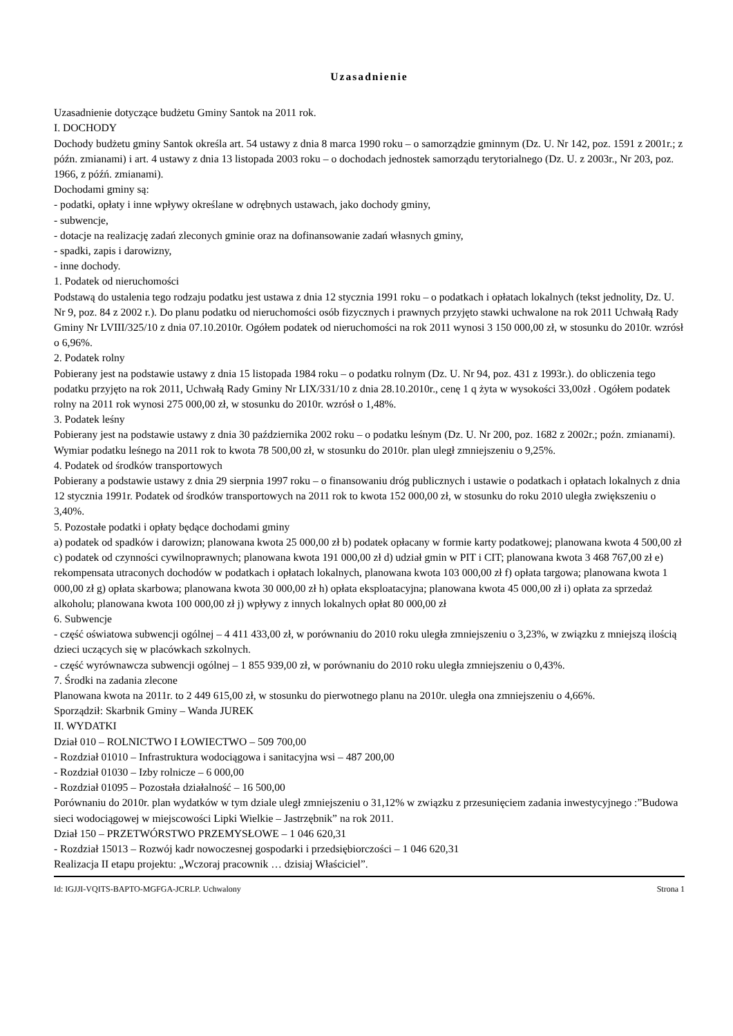Uzasadnienie
Uzasadnienie dotyczące budżetu Gminy Santok na 2011 rok.
I. DOCHODY
Dochody budżetu gminy Santok określa art. 54 ustawy z dnia 8 marca 1990 roku – o samorządzie gminnym (Dz. U. Nr 142, poz. 1591 z 2001r.; z późn. zmianami) i art. 4 ustawy z dnia 13 listopada 2003 roku – o dochodach jednostek samorządu terytorialnego (Dz. U. z 2003r., Nr 203, poz. 1966, z późń. zmianami).
Dochodami gminy są:
- podatki, opłaty i inne wpływy określane w odrębnych ustawach, jako dochody gminy,
- subwencje,
- dotacje na realizację zadań zleconych gminie oraz na dofinansowanie zadań własnych gminy,
- spadki, zapis i darowizny,
- inne dochody.
1. Podatek od nieruchomości
Podstawą do ustalenia tego rodzaju podatku jest ustawa z dnia 12 stycznia 1991 roku – o podatkach i opłatach lokalnych (tekst jednolity, Dz. U. Nr 9, poz. 84 z 2002 r.). Do planu podatku od nieruchomości osób fizycznych i prawnych przyjęto stawki uchwalone na rok 2011 Uchwałą Rady Gminy Nr LVIII/325/10 z dnia 07.10.2010r. Ogółem podatek od nieruchomości na rok 2011 wynosi 3 150 000,00 zł, w stosunku do 2010r. wzrósł o 6,96%.
2. Podatek rolny
Pobierany jest na podstawie ustawy z dnia 15 listopada 1984 roku – o podatku rolnym (Dz. U. Nr 94, poz. 431 z 1993r.). do obliczenia tego podatku przyjęto na rok 2011, Uchwałą Rady Gminy Nr LIX/331/10 z dnia 28.10.2010r., cenę 1 q żyta w wysokości 33,00zł . Ogółem podatek rolny na 2011 rok wynosi 275 000,00 zł, w stosunku do 2010r. wzrósł o 1,48%.
3. Podatek leśny
Pobierany jest na podstawie ustawy z dnia 30 października 2002 roku – o podatku leśnym (Dz. U. Nr 200, poz. 1682 z 2002r.; poźn. zmianami). Wymiar podatku leśnego na 2011 rok to kwota 78 500,00 zł, w stosunku do 2010r. plan uległ zmniejszeniu o 9,25%.
4. Podatek od środków transportowych
Pobierany a podstawie ustawy z dnia 29 sierpnia 1997 roku – o finansowaniu dróg publicznych i ustawie o podatkach i opłatach lokalnych z dnia 12 stycznia 1991r. Podatek od środków transportowych na 2011 rok to kwota 152 000,00 zł, w stosunku do roku 2010 uległa zwiększeniu o 3,40%.
5. Pozostałe podatki i opłaty będące dochodami gminy
a) podatek od spadków i darowizn; planowana kwota 25 000,00 zł b) podatek opłacany w formie karty podatkowej; planowana kwota 4 500,00 zł c) podatek od czynności cywilnoprawnych; planowana kwota 191 000,00 zł d) udział gmin w PIT i CIT; planowana kwota 3 468 767,00 zł e) rekompensata utraconych dochodów w podatkach i opłatach lokalnych, planowana kwota 103 000,00 zł f) opłata targowa; planowana kwota 1 000,00 zł g) opłata skarbowa; planowana kwota 30 000,00 zł h) opłata eksploatacyjna; planowana kwota 45 000,00 zł i) opłata za sprzedaż alkoholu; planowana kwota 100 000,00 zł j) wpływy z innych lokalnych opłat 80 000,00 zł
6. Subwencje
- część oświatowa subwencji ogólnej – 4 411 433,00 zł, w porównaniu do 2010 roku uległa zmniejszeniu o 3,23%, w związku z mniejszą ilością dzieci uczących się w placówkach szkolnych.
- część wyrównawcza subwencji ogólnej – 1 855 939,00 zł, w porównaniu do 2010 roku uległa zmniejszeniu o 0,43%.
7. Środki na zadania zlecone
Planowana kwota na 2011r. to 2 449 615,00 zł, w stosunku do pierwotnego planu na 2010r. uległa ona zmniejszeniu o 4,66%.
Sporządził: Skarbnik Gminy – Wanda JUREK
II. WYDATKI
Dział 010 – ROLNICTWO I ŁOWIECTWO – 509 700,00
- Rozdział 01010 – Infrastruktura wodociągowa i sanitacyjna wsi – 487 200,00
- Rozdział 01030 – Izby rolnicze – 6 000,00
- Rozdział 01095 – Pozostała działalność – 16 500,00
Porównaniu do 2010r. plan wydatków w tym dziale uległ zmniejszeniu o 31,12% w związku z przesunięciem zadania inwestycyjnego :”Budowa sieci wodociągowej w miejscowości Lipki Wielkie – Jastrzębnik” na rok 2011.
Dział 150 – PRZETWÓRSTWO PRZEMYSŁOWE – 1 046 620,31
- Rozdział 15013 – Rozwój kadr nowoczesnej gospodarki i przedsiębiorczości – 1 046 620,31
Realizacja II etapu projektu: „Wczoraj pracownik … dzisiaj Właściciel”.
Id: IGJJI-VQITS-BAPTO-MGFGA-JCRLP. Uchwalony Strona 1